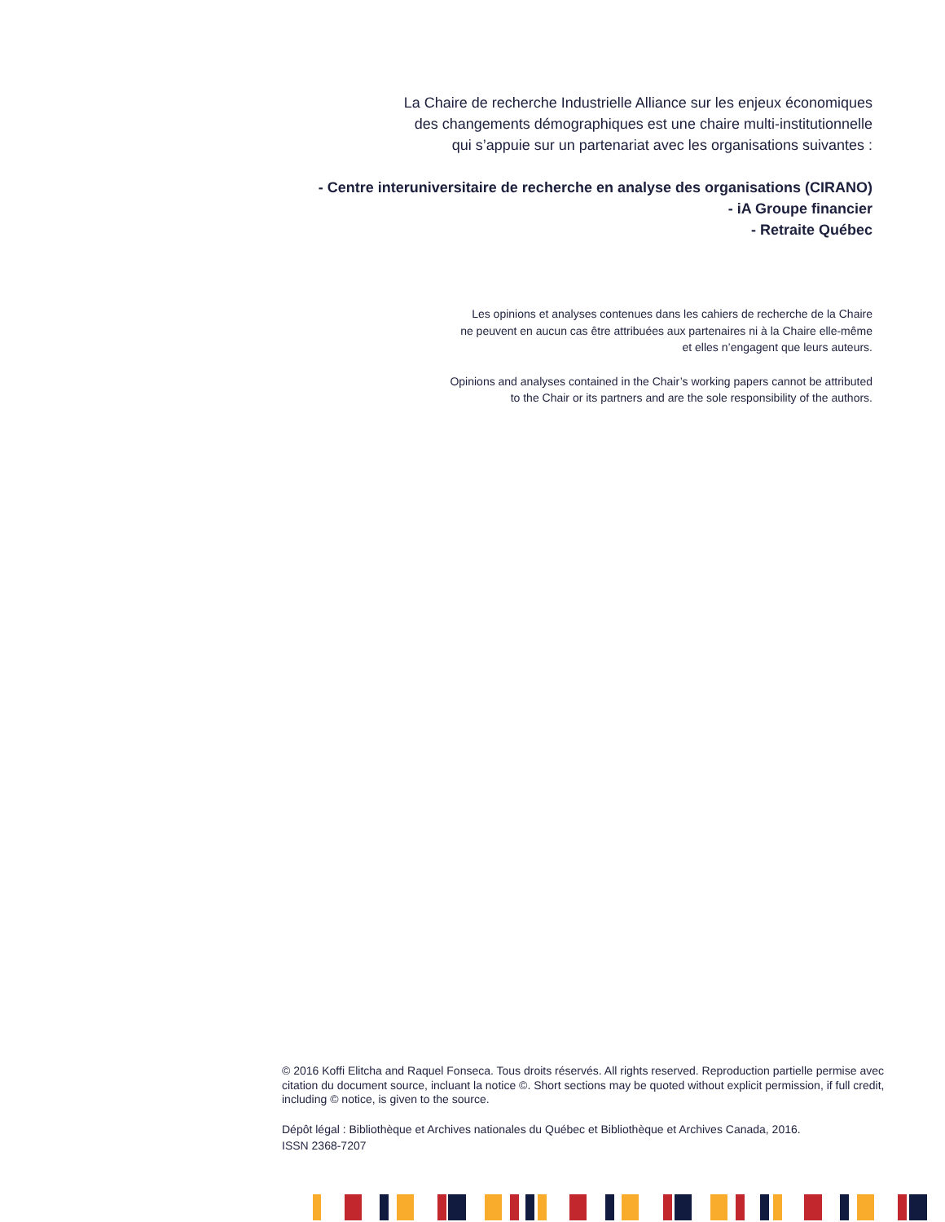La Chaire de recherche Industrielle Alliance sur les enjeux économiques
des changements démographiques est une chaire multi-institutionnelle
qui s’appuie sur un partenariat avec les organisations suivantes :
- Centre interuniversitaire de recherche en analyse des organisations (CIRANO)
- iA Groupe financier
- Retraite Québec
Les opinions et analyses contenues dans les cahiers de recherche de la Chaire
ne peuvent en aucun cas être attribuées aux partenaires ni à la Chaire elle-même
et elles n’engagent que leurs auteurs.
Opinions and analyses contained in the Chair’s working papers cannot be attributed
to the Chair or its partners and are the sole responsibility of the authors.
© 2016 Koffi Elitcha and Raquel Fonseca. Tous droits réservés. All rights reserved. Reproduction partielle permise avec citation du document source, incluant la notice ©. Short sections may be quoted without explicit permission, if full credit, including © notice, is given to the source.
Dépôt légal : Bibliothèque et Archives nationales du Québec et Bibliothèque et Archives Canada, 2016.
ISSN 2368-7207